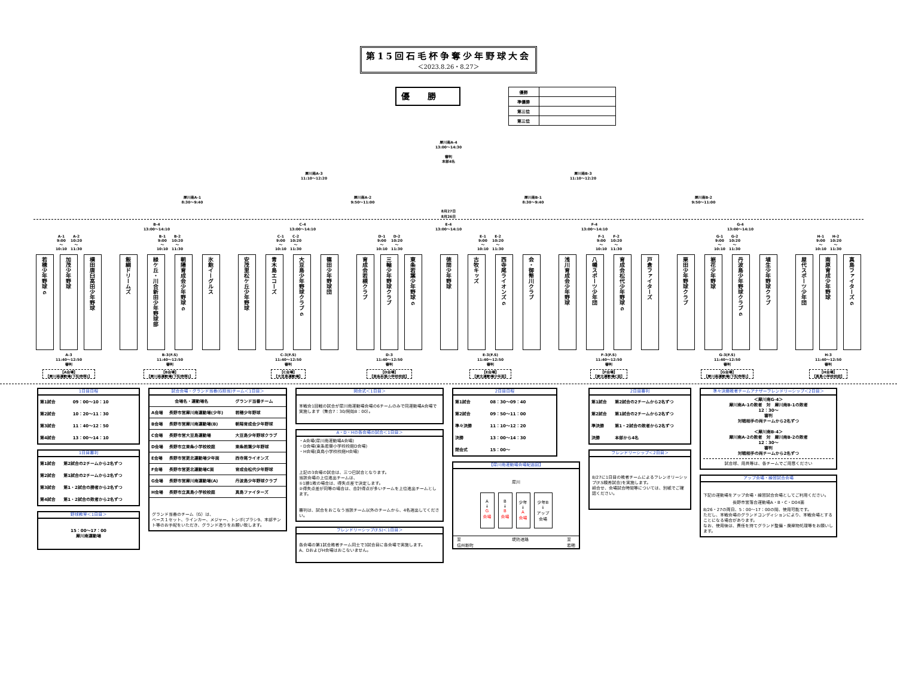第15回石毛杯争奪少年野球大会
＜2023.8.26・8.27＞
優勝
| 優勝 | |
| 準優勝 | |
| 第三位 | |
| 第三位 | |
犀川南A-4
13:00～14:30
審判
本部4名
犀川南A-3
11:10～12:20
犀川南B-3
11:10～12:20
犀川南A-1
8:30～9:40
犀川南A-2
9:50～11:00
犀川南B-1
8:30～9:40
犀川南B-2
9:50～11:00
8月27日
8月26日
B-4
13:00～14:10
C-4
13:00～14:10
E-4
13:00～14:10
F-4
13:00～14:10
G-4
13:00～14:10
A-1
9:00
～
10:10
A-2
10:20
～
11:30
若穂少年野球 G
加茂少年野球
横田唐臼高田少年野球
A-3
11:40～12:50
審判
【A会場】
【犀川南運動場(下記参照)】
B-1
9:00
～
10:10
B-2
10:20
～
11:30
飯綱ドリームズ
緑ケ丘・川合新田少年野球部
朝陽育成会少年野球 G
氷飽イーグルス
B-3(F.S)
11:40～12:50
審判
【B会場】
【犀川南運動場(下記参照)】
C-1
9:00
～
10:10
C-2
10:20
～
11:30
安茂里松ケ丘少年野球
青木島エコーズ
大豆島少年野球クラブ G
篠田少年野球団
C-3(F.S)
11:40～12:50
審判
【C会場】
【大豆島運動場】
D-1
9:00
～
10:10
D-2
10:20
～
11:30
育成会若槻クラブ
三輪少年野球クラブ
東条若葉少年野球 G
D-3
11:40～12:50
審判
【D会場】
【東条若葉小学校校庭】
E-1
9:00
～
10:10
E-2
10:20
～
11:30
徳間少年野球
古牧キッズ
西寺尾ライオンズ G
会・御幣川クラブ
E-3(F.S)
11:40～12:50
審判
【E会場】
【更北運動場少年面】
F-1
9:00
～
10:10
F-2
10:20
～
11:30
浅川育成会少年野球
八幡スポーツ少年団
育成会松代少年野球 G
戸倉ファイターズ
F-3(F.S)
11:40～12:50
審判
【F会場】
【更北運動場C面】
G-1
9:00
～
10:10
G-2
10:20
～
11:30
栗田少年野球クラブ
裾花少年野球
丹波島少年野球クラブ G
埴生少年野球クラブ
G-3(F.S)
11:40～12:50
審判
【G会場】
【犀川南運動場(下記参照)】
H-1
9:00
～
10:10
H-2
10:20
～
11:30
屋代スポーツ少年団
南原育成少年野球
真島ファイターズ G
H-3
11:40～12:50
審判
【H会場】
【真島小学校校庭】
1日目日程
| 第1試合 | 09：00～10：10 |
| 第2試合 | 10：20～11：30 |
| 第3試合 | 11：40～12：50 |
| 第4試合 | 13：00～14：10 |
1日目審判
| 第1試合 | 第2試合の2チームから2名ずつ |
| 第2試合 | 第1試合の2チームから2名ずつ |
| 第3試合 | 第1・2試合の勝者から2名ずつ |
| 第4試合 | 第1・2試合の敗者から2名ずつ |
野球教室＜1日目＞
15：00～17：00
犀川南運動場
試合会場・グランド当番(G担当)チーム＜1日目＞
| 会場名・運動場名 | | グランド当番チーム |
| A会場 | 長野市営犀川南運動場(少年) | 若穂少年野球 |
| B会場 | 長野市営犀川南運動場(B) | 朝陽育成会少年野球 |
| C会場 | 長野市営大豆島運動場 | 大豆島少年野球クラブ |
| D会場 | 長野市立東条小学校校庭 | 東条若葉少年野球 |
| E会場 | 長野市営更北運動場少年面 | 西寺尾ライオンズ |
| F会場 | 長野市営更北運動場C面 | 育成会松代少年野球 |
| G会場 | 長野市営犀川南運動場(A) | 丹波島少年野球クラブ |
| H会場 | 長野市立真島小学校校庭 | 真島ファイターズ |
グランド当番のチーム（G）は、
ベース１セット、ラインカー、メジャー、トンボ(プラシ9、本部テント等のお手配をいただき、グランド造りをお願い致します。
開会式＜1日目＞
本戦会1回戦の試合が犀川南運動場会場の6チームのみで同運動場A会場で実施します（集合7：30/開始8：00）。
A・D・Hの各会場の試合＜1日目＞
・A会場(犀川南運動場A会場)
・D会場(東条若葉小学校校庭D会場)
・H会場(真島小学校校庭H会場)
上記の3会場の試合は、三つ巴試合となります。
当該会場の上位進出チームは、
①1勝1敗の場合は、得失点差で決定します。
②得失点差が同等の場合は、合計得点が多いチームを上位進出チームとします。
審判は、試合をおこなう当該チーム以外のチームから、4名選出してください。
フレンドリーシップ(F.S)＜1日目＞
各会場の第1試合敗者チーム同士で3試合目に各会場で実施します。
A、DおよびH会場はおこないません。
2日目日程
| 第1試合 | 08：30～09：40 |
| 第2試合 | 09：50～11：00 |
| 準々決勝 | 11：10～12：20 |
| 決勝 | 13：00～14：30 |
| 閉会式 | 15：00～ |
【犀川南運動場会場配置図】
犀川
A
↓
G
会場
B
↓
B
会場
少年
↓
A
会場
少年B
↓
アップ
会場
至
信州新町 堤防道路 至
若穂
2日目審判
| 第1試合 | 第2試合の2チームから2名ずつ |
| 第2試合 | 第1試合の2チームから2名ずつ |
| 準決勝 | 第1・2試合の敗者から2名ずつ |
| 決勝 | 本部から4名 |
フレンドリーシップ＜2日目＞
8/27に1日目の敗者チームによるフレンオリーシップ(F.S親善試合)を実施します。
組合せ、会場試合時間等については、別紙でご確認ください。
準々決勝敗者チームアナザーフレンドリーシップ＜2日目＞
＜犀川南G-4＞
犀川南A-1の敗者　対　犀川南B-1の敗者
12：30～
審判
対戦相手の両チームから2名ずつ
＜犀川南B-4＞
犀川南A-2の敗者　対　犀川南B-2の敗者
12：30～
審判
対戦相手の両チームから2名ずつ
試合球、用具等は、各チームでご用意ください
アップ会場・練習試合会場
下記の運動場をアップ会場・練習試合会場としてご利用ください。
長野市営落合運動場A・B・C・D04面
8/26・27の両日、5：00～17：00の間、使用可能です。
ただし、本戦会場のグランドコンディションにより、本戦会場とすることになる場合があります。
なお、使用後は、責任を持てグランド整備・廃棄物処理等をお願いします。